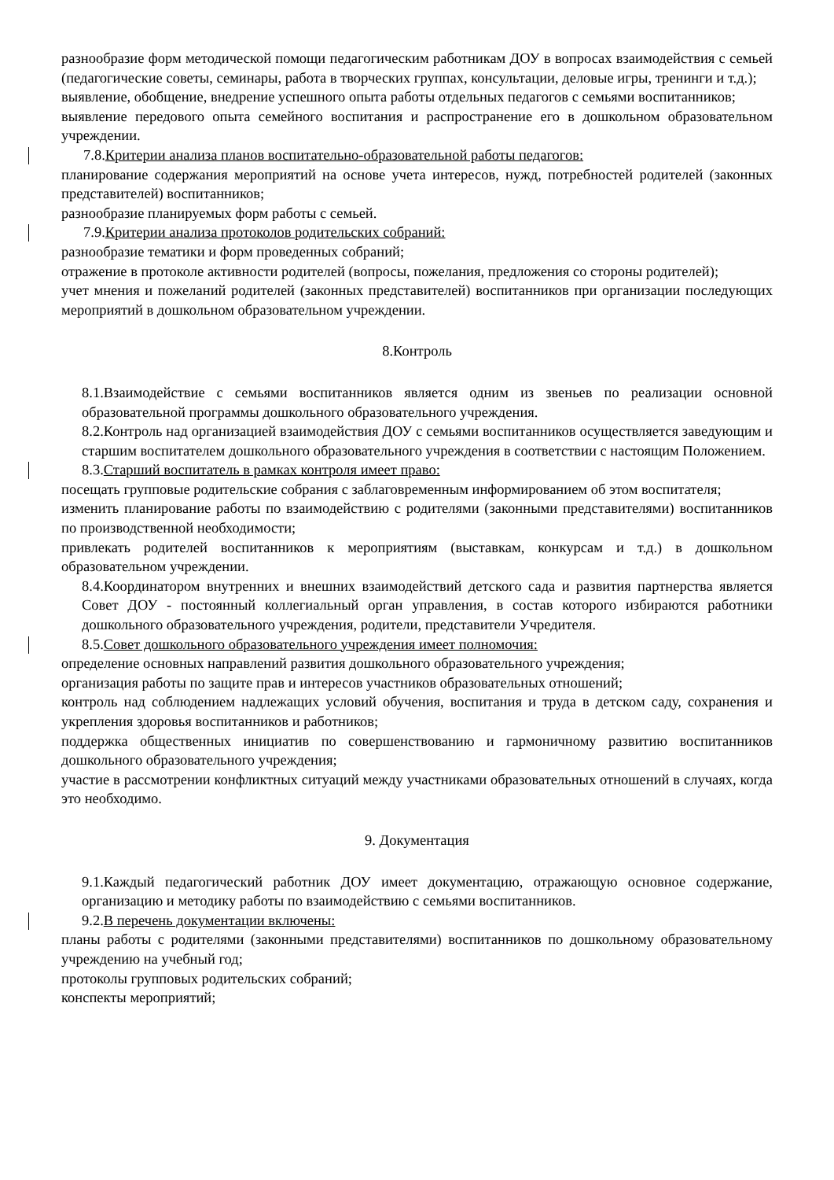разнообразие форм методической помощи педагогическим работникам ДОУ в вопросах взаимодействия с семьей (педагогические советы, семинары, работа в творческих группах, консультации, деловые игры, тренинги и т.д.);
выявление, обобщение, внедрение успешного опыта работы отдельных педагогов с семьями воспитанников;
выявление передового опыта семейного воспитания и распространение его в дошкольном образовательном учреждении.
7.8.Критерии анализа планов воспитательно-образовательной работы педагогов:
планирование содержания мероприятий на основе учета интересов, нужд, потребностей родителей (законных представителей) воспитанников;
разнообразие планируемых форм работы с семьей.
7.9.Критерии анализа протоколов родительских собраний:
разнообразие тематики и форм проведенных собраний;
отражение в протоколе активности родителей (вопросы, пожелания, предложения со стороны родителей);
учет мнения и пожеланий родителей (законных представителей) воспитанников при организации последующих мероприятий в дошкольном образовательном учреждении.
8.Контроль
8.1.Взаимодействие с семьями воспитанников является одним из звеньев по реализации основной образовательной программы дошкольного образовательного учреждения.
8.2.Контроль над организацией взаимодействия ДОУ с семьями воспитанников осуществляется заведующим и старшим воспитателем дошкольного образовательного учреждения в соответствии с настоящим Положением.
8.3.Старший воспитатель в рамках контроля имеет право:
посещать групповые родительские собрания с заблаговременным информированием об этом воспитателя;
изменить планирование работы по взаимодействию с родителями (законными представителями) воспитанников по производственной необходимости;
привлекать родителей воспитанников к мероприятиям (выставкам, конкурсам и т.д.) в дошкольном образовательном учреждении.
8.4.Координатором внутренних и внешних взаимодействий детского сада и развития партнерства является Совет ДОУ - постоянный коллегиальный орган управления, в состав которого избираются работники дошкольного образовательного учреждения, родители, представители Учредителя.
8.5.Совет дошкольного образовательного учреждения имеет полномочия:
определение основных направлений развития дошкольного образовательного учреждения;
организация работы по защите прав и интересов участников образовательных отношений;
контроль над соблюдением надлежащих условий обучения, воспитания и труда в детском саду, сохранения и укрепления здоровья воспитанников и работников;
поддержка общественных инициатив по совершенствованию и гармоничному развитию воспитанников дошкольного образовательного учреждения;
участие в рассмотрении конфликтных ситуаций между участниками образовательных отношений в случаях, когда это необходимо.
9. Документация
9.1.Каждый педагогический работник ДОУ имеет документацию, отражающую основное содержание, организацию и методику работы по взаимодействию с семьями воспитанников.
9.2.В перечень документации включены:
планы работы с родителями (законными представителями) воспитанников по дошкольному образовательному учреждению на учебный год;
протоколы групповых родительских собраний;
конспекты мероприятий;